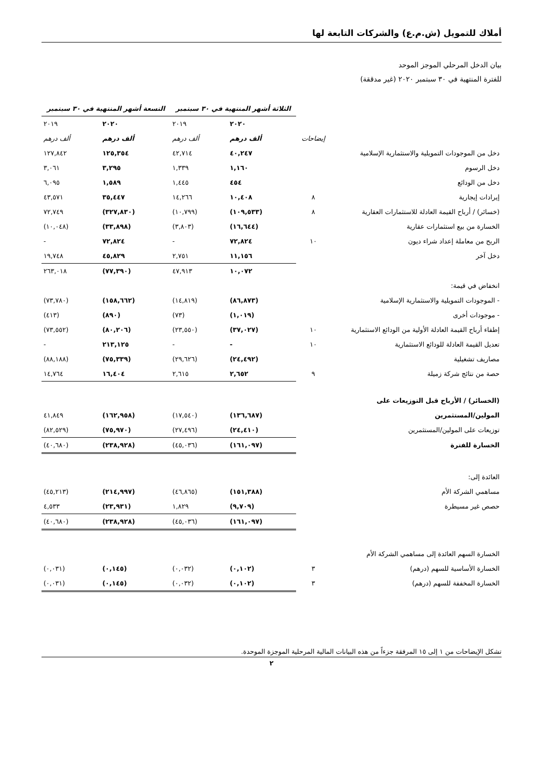أملاك للتمويل (ش.م.ع) والشركات التابعة لها
بيان الدخل المرحلي الموجز الموحد
للفترة المنتهية في ٣٠ سبتمبر ٢٠٢٠ (غير مدققة)
| | | الثلاثة أشهر المنتهية في ٣٠ سبتمبر | | التسعة أشهر المنتهية في ٣٠ سبتمبر | |
| | | ٢٠٢٠ | ٢٠١٩ | ٢٠٢٠ | ٢٠١٩ |
| | إيضاحات | ألف درهم | ألف درهم | ألف درهم | ألف درهم |
| دخل من الموجودات التمويلية والاستثمارية الإسلامية | | ٤٠,٢٤٧ | ٤٢,٧١٤ | ١٢٥,٣٥٤ | ١٢٧,٨٤٢ |
| دخل الرسوم | | ١,١٦٠ | ١,٣٣٩ | ٣,٢٩٥ | ٣,٠٦١ |
| دخل من الودائع | | ٤٥٤ | ١,٤٤٥ | ١,٥٨٩ | ٦,٠٩٥ |
| إيرادات إيجارية | ٨ | ١٠,٤٠٨ | ١٤,٢٦٦ | ٣٥,٤٤٧ | ٤٣,٥٧١ |
| (خسائر) / أرباح القيمة العادلة للاستثمارات العقارية | ٨ | (١٠٩,٥٣٣) | (١٠,٧٩٩) | (٣٢٧,٨٣٠) | ٧٢,٧٤٩ |
| الخسارة من بيع استثمارات عقارية | | (١٦,٦٤٤) | (٣,٨٠٣) | (٣٣,٨٩٨) | (١٠,٠٤٨) |
| الربح من معاملة إعداد شراء ديون | ١٠ | ٧٢,٨٢٤ | - | ٧٢,٨٢٤ | - |
| دخل آخر | | ١١,١٥٦ | ٢,٧٥١ | ٤٥,٨٢٩ | ١٩,٧٤٨ |
| | | ١٠,٠٧٢ | ٤٧,٩١٣ | (٧٧,٣٩٠) | ٢٦٣,٠١٨ |
| انخفاض في قيمة: | | | | | |
| - الموجودات التمويلية والاستثمارية الإسلامية | | (٨٦,٨٧٣) | (١٤,٨١٩) | (١٥٨,٦٦٢) | (٧٣,٧٨٠) |
| - موجودات أخرى | | (١,٠١٩) | (٧٣) | (٨٩٠) | (٤١٣) |
| إطفاء أرباح القيمة العادلة الأولية من الودائع الاستثمارية | ١٠ | (٣٧,٠٢٧) | (٢٣,٥٥٠) | (٨٠,٢٠٦) | (٧٣,٥٥٢) |
| تعديل القيمة العادلة للودائع الاستثمارية | ١٠ | - | - | ٢١٣,١٢٥ | - |
| مصاريف تشغيلية | | (٢٤,٤٩٢) | (٢٩,٦٢٦) | (٧٥,٣٣٩) | (٨٨,١٨٨) |
| حصة من نتائج شركة زميلة | ٩ | ٢,٦٥٢ | ٢,٦١٥ | ١٦,٤٠٤ | ١٤,٧٦٤ |
| (الخسائر) / الأرباح قبل التوزيعات على | | | | | |
| المولين/المستثمرين | | (١٣٦,٦٨٧) | (١٧,٥٤٠) | (١٦٢,٩٥٨) | ٤١,٨٤٩ |
| توزيعات على المولين/المستثمرين | | (٢٤,٤١٠) | (٢٧,٤٩٦) | (٧٥,٩٧٠) | (٨٢,٥٢٩) |
| الخسارة للفترة | | (١٦١,٠٩٧) | (٤٥,٠٣٦) | (٢٣٨,٩٢٨) | (٤٠,٦٨٠) |
| العائدة إلى: | | | | | |
| مساهمي الشركة الأم | | (١٥١,٣٨٨) | (٤٦,٨٦٥) | (٢١٤,٩٩٧) | (٤٥,٢١٣) |
| حصص غير مسيطرة | | (٩,٧٠٩) | ١,٨٢٩ | (٢٣,٩٣١) | ٤,٥٣٣ |
| | | (١٦١,٠٩٧) | (٤٥,٠٣٦) | (٢٣٨,٩٢٨) | (٤٠,٦٨٠) |
| الخسارة السهم العائدة إلى مساهمي الشركة الأم | | | | | |
| الخسارة الأساسية للسهم (درهم) | ٣ | (٠,١٠٢) | (٠,٠٣٢) | (٠,١٤٥) | (٠,٠٣١) |
| الخسارة المخففة للسهم (درهم) | ٣ | (٠,١٠٢) | (٠,٠٣٢) | (٠,١٤٥) | (٠,٠٣١) |
تشكل الإيضاحات من ١ إلى ١٥ المرفقة جزءاً من هذه البيانات المالية المرحلية الموجزة الموحدة.
٢